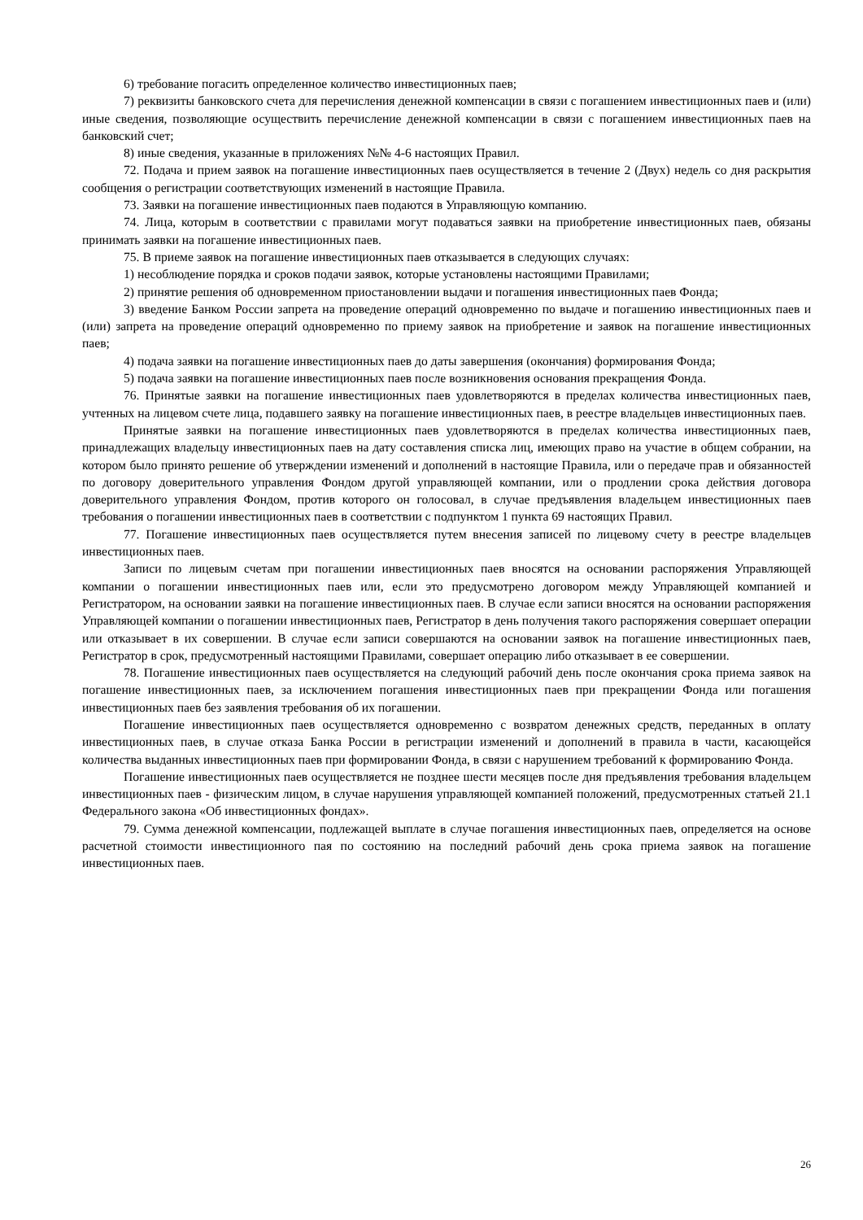6) требование погасить определенное количество инвестиционных паев;
7) реквизиты банковского счета для перечисления денежной компенсации в связи с погашением инвестиционных паев и (или) иные сведения, позволяющие осуществить перечисление денежной компенсации в связи с погашением инвестиционных паев на банковский счет;
8) иные сведения, указанные в приложениях №№ 4-6 настоящих Правил.
72. Подача и прием заявок на погашение инвестиционных паев осуществляется в течение 2 (Двух) недель со дня раскрытия сообщения о регистрации соответствующих изменений в настоящие Правила.
73. Заявки на погашение инвестиционных паев подаются в Управляющую компанию.
74. Лица, которым в соответствии с правилами могут подаваться заявки на приобретение инвестиционных паев, обязаны принимать заявки на погашение инвестиционных паев.
75. В приеме заявок на погашение инвестиционных паев отказывается в следующих случаях:
1) несоблюдение порядка и сроков подачи заявок, которые установлены настоящими Правилами;
2) принятие решения об одновременном приостановлении выдачи и погашения инвестиционных паев Фонда;
3) введение Банком России запрета на проведение операций одновременно по выдаче и погашению инвестиционных паев и (или) запрета на проведение операций одновременно по приему заявок на приобретение и заявок на погашение инвестиционных паев;
4) подача заявки на погашение инвестиционных паев до даты завершения (окончания) формирования Фонда;
5) подача заявки на погашение инвестиционных паев после возникновения основания прекращения Фонда.
76. Принятые заявки на погашение инвестиционных паев удовлетворяются в пределах количества инвестиционных паев, учтенных на лицевом счете лица, подавшего заявку на погашение инвестиционных паев, в реестре владельцев инвестиционных паев.
Принятые заявки на погашение инвестиционных паев удовлетворяются в пределах количества инвестиционных паев, принадлежащих владельцу инвестиционных паев на дату составления списка лиц, имеющих право на участие в общем собрании, на котором было принято решение об утверждении изменений и дополнений в настоящие Правила, или о передаче прав и обязанностей по договору доверительного управления Фондом другой управляющей компании, или о продлении срока действия договора доверительного управления Фондом, против которого он голосовал, в случае предъявления владельцем инвестиционных паев требования о погашении инвестиционных паев в соответствии с подпунктом 1 пункта 69 настоящих Правил.
77. Погашение инвестиционных паев осуществляется путем внесения записей по лицевому счету в реестре владельцев инвестиционных паев.
Записи по лицевым счетам при погашении инвестиционных паев вносятся на основании распоряжения Управляющей компании о погашении инвестиционных паев или, если это предусмотрено договором между Управляющей компанией и Регистратором, на основании заявки на погашение инвестиционных паев. В случае если записи вносятся на основании распоряжения Управляющей компании о погашении инвестиционных паев, Регистратор в день получения такого распоряжения совершает операции или отказывает в их совершении. В случае если записи совершаются на основании заявок на погашение инвестиционных паев, Регистратор в срок, предусмотренный настоящими Правилами, совершает операцию либо отказывает в ее совершении.
78. Погашение инвестиционных паев осуществляется на следующий рабочий день после окончания срока приема заявок на погашение инвестиционных паев, за исключением погашения инвестиционных паев при прекращении Фонда или погашения инвестиционных паев без заявления требования об их погашении.
Погашение инвестиционных паев осуществляется одновременно с возвратом денежных средств, переданных в оплату инвестиционных паев, в случае отказа Банка России в регистрации изменений и дополнений в правила в части, касающейся количества выданных инвестиционных паев при формировании Фонда, в связи с нарушением требований к формированию Фонда.
Погашение инвестиционных паев осуществляется не позднее шести месяцев после дня предъявления требования владельцем инвестиционных паев - физическим лицом, в случае нарушения управляющей компанией положений, предусмотренных статьей 21.1 Федерального закона «Об инвестиционных фондах».
79. Сумма денежной компенсации, подлежащей выплате в случае погашения инвестиционных паев, определяется на основе расчетной стоимости инвестиционного пая по состоянию на последний рабочий день срока приема заявок на погашение инвестиционных паев.
26